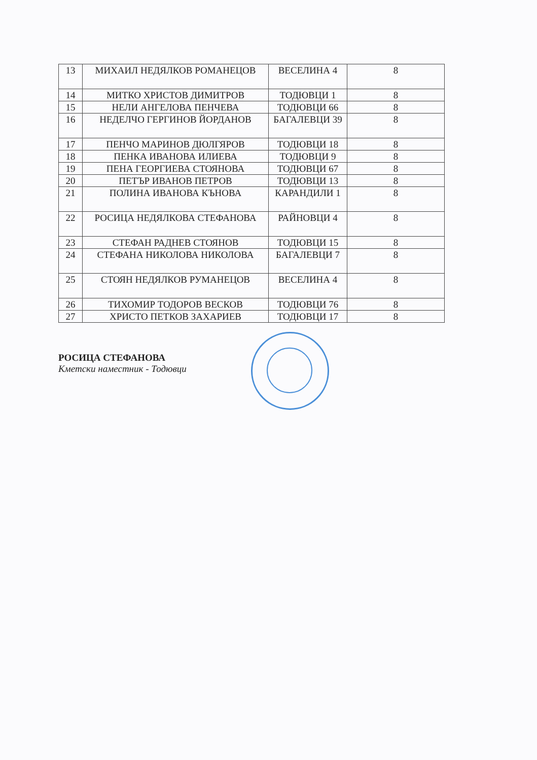| 13 | МИХАИЛ НЕДЯЛКОВ РОМАНЕЦОВ | ВЕСЕЛИНА 4 | 8 |
| 14 | МИТКО ХРИСТОВ ДИМИТРОВ | ТОДЮВЦИ 1 | 8 |
| 15 | НЕЛИ АНГЕЛОВА ПЕНЧЕВА | ТОДЮВЦИ 66 | 8 |
| 16 | НЕДЕЛЧО ГЕРГИНОВ ЙОРДАНОВ | БАГАЛЕВЦИ 39 | 8 |
| 17 | ПЕНЧО МАРИНОВ ДЮЛГЯРОВ | ТОДЮВЦИ 18 | 8 |
| 18 | ПЕНКА ИВАНОВА ИЛИЕВА | ТОДЮВЦИ 9 | 8 |
| 19 | ПЕНА ГЕОРГИЕВА СТОЯНОВА | ТОДЮВЦИ 67 | 8 |
| 20 | ПЕТЪР ИВАНОВ ПЕТРОВ | ТОДЮВЦИ 13 | 8 |
| 21 | ПОЛИНА ИВАНОВА КЪНОВА | КАРАНДИЛИ 1 | 8 |
| 22 | РОСИЦА НЕДЯЛКОВА СТЕФАНОВА | РАЙНОВЦИ 4 | 8 |
| 23 | СТЕФАН РАДНЕВ СТОЯНОВ | ТОДЮВЦИ 15 | 8 |
| 24 | СТЕФАНА НИКОЛОВА НИКОЛОВА | БАГАЛЕВЦИ 7 | 8 |
| 25 | СТОЯН НЕДЯЛКОВ РУМАНЕЦОВ | ВЕСЕЛИНА 4 | 8 |
| 26 | ТИХОМИР ТОДОРОВ ВЕСКОВ | ТОДЮВЦИ 76 | 8 |
| 27 | ХРИСТО ПЕТКОВ ЗАХАРИЕВ | ТОДЮВЦИ 17 | 8 |
РОСИЦА СТЕФАНОВА
Кметски наместник - Тодювци